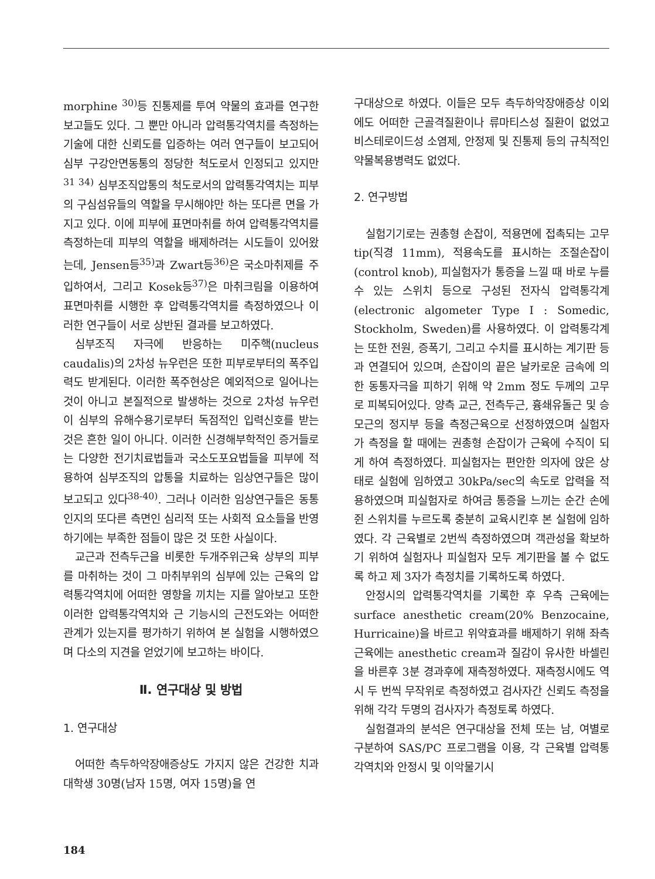morphine <sup>30)</sup>등 진통제를 투여 약물의 효과를 연구한 보고들도 있다. 그 뿐만 아니라 압력통각역치를 측정하는 기술에 대한 신뢰도를 입증하는 여러 연구들이 보고되어 심부 구강안면동통의 정당한 척도로서 인정되고 있지만 <sup>31 34)</sup> 심부조직압통의 척도로서의 압력통각역치는 피부의 구심섬유들의 역할을 무시해야만 하는 또다른 면을 가지고 있다. 이에 피부에 표면마취를 하여 압력통각역치를 측정하는데 피부의 역할을 배제하려는 시도들이 있어왔는데, Jensen등<sup>35)</sup>과 Zwart등<sup>36)</sup>은 국소마취제를 주입하여서, 그리고 Kosek등<sup>37)</sup>은 마취크림을 이용하여 표면마취를 시행한 후 압력통각역치를 측정하였으나 이러한 연구들이 서로 상반된 결과를 보고하였다.
심부조직 자극에 반응하는 미주핵(nucleus caudalis)의 2차성 뉴우런은 또한 피부로부터의 폭주입력도 받게된다. 이러한 폭주현상은 예외적으로 일어나는 것이 아니고 본질적으로 발생하는 것으로 2차성 뉴우런이 심부의 유해수용기로부터 독점적인 입력신호를 받는 것은 흔한 일이 아니다. 이러한 신경해부학적인 증거들로는 다양한 전기치료법들과 국소도포요법들을 피부에 적용하여 심부조직의 압통을 치료하는 임상연구들은 많이 보고되고 있다<sup>38-40)</sup>. 그러나 이러한 임상연구들은 동통인지의 또다른 측면인 심리적 또는 사회적 요소들을 반영하기에는 부족한 점들이 많은 것 또한 사실이다.
교근과 전측두근을 비롯한 두개주위근육 상부의 피부를 마취하는 것이 그 마취부위의 심부에 있는 근육의 압력통각역치에 어떠한 영향을 끼치는 지를 알아보고 또한 이러한 압력통각역치와 근 기능시의 근전도와는 어떠한 관계가 있는지를 평가하기 위하여 본 실험을 시행하였으며 다소의 지견을 얻었기에 보고하는 바이다.
Ⅱ. 연구대상 및 방법
1. 연구대상
어떠한 측두하악장애증상도 가지지 않은 건강한 치과대학생 30명(남자 15명, 여자 15명)을 연
구대상으로 하였다. 이들은 모두 측두하악장애증상 이외에도 어떠한 근골격질환이나 류마티스성 질환이 없었고 비스테로이드성 소염제, 안정제 및 진통제 등의 규칙적인 약물복용병력도 없었다.
2. 연구방법
실험기기로는 권총형 손잡이, 적용면에 접촉되는 고무 tip(직경 11mm), 적용속도를 표시하는 조절손잡이(control knob), 피실험자가 통증을 느낄 때 바로 누를수 있는 스위치 등으로 구성된 전자식 압력통각계(electronic algometer Type I : Somedic, Stockholm, Sweden)를 사용하였다. 이 압력통각계는 또한 전원, 증폭기, 그리고 수치를 표시하는 계기판 등과 연결되어 있으며, 손잡이의 끝은 날카로운 금속에 의한 동통자극을 피하기 위해 약 2mm 정도 두께의 고무로 피복되어있다. 양측 교근, 전측두근, 흉쇄유돌근 및 승모근의 정지부 등을 측정근육으로 선정하였으며 실험자가 측정을 할 때에는 권총형 손잡이가 근육에 수직이 되게 하여 측정하였다. 피실험자는 편안한 의자에 앉은 상태로 실험에 임하였고 30kPa/sec의 속도로 압력을 적용하였으며 피실험자로 하여금 통증을 느끼는 순간 손에 쥔 스위치를 누르도록 충분히 교육시킨후 본 실험에 임하였다. 각 근육별로 2번씩 측정하였으며 객관성을 확보하기 위하여 실험자나 피실험자 모두 계기판을 볼 수 없도록 하고 제 3자가 측정치를 기록하도록 하였다.
안정시의 압력통각역치를 기록한 후 우측 근육에는 surface anesthetic cream(20% Benzocaine, Hurricaine)을 바르고 위약효과를 배제하기 위해 좌측 근육에는 anesthetic cream과 질감이 유사한 바셀린을 바른후 3분 경과후에 재측정하였다. 재측정시에도 역시 두 번씩 무작위로 측정하였고 검사자간 신뢰도 측정을 위해 각각 두명의 검사자가 측정토록 하였다.
실험결과의 분석은 연구대상을 전체 또는 남, 여별로 구분하여 SAS/PC 프로그램을 이용, 각 근육별 압력통각역치와 안정시 및 이악물기시
184